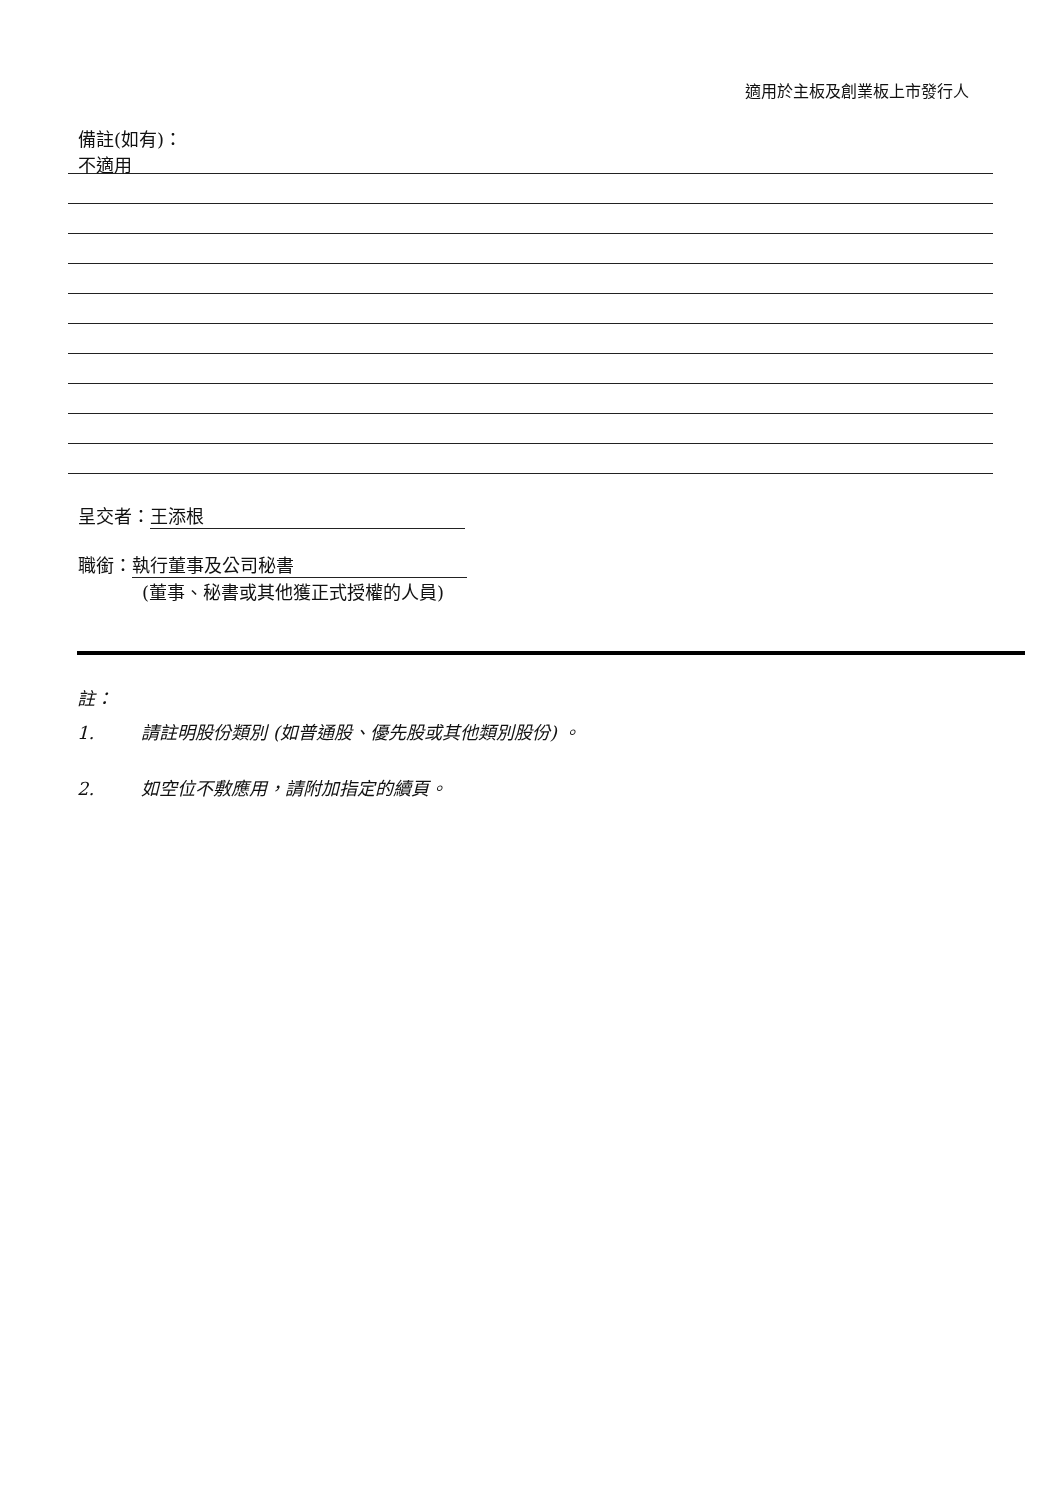適用於主板及創業板上市發行人
備註(如有)：
不適用
呈交者： 王添根
職銜： 執行董事及公司秘書
(董事、秘書或其他獲正式授權的人員)
註：
1. 請註明股份類別 (如普通股、優先股或其他類別股份) 。
2. 如空位不敷應用，請附加指定的續頁。